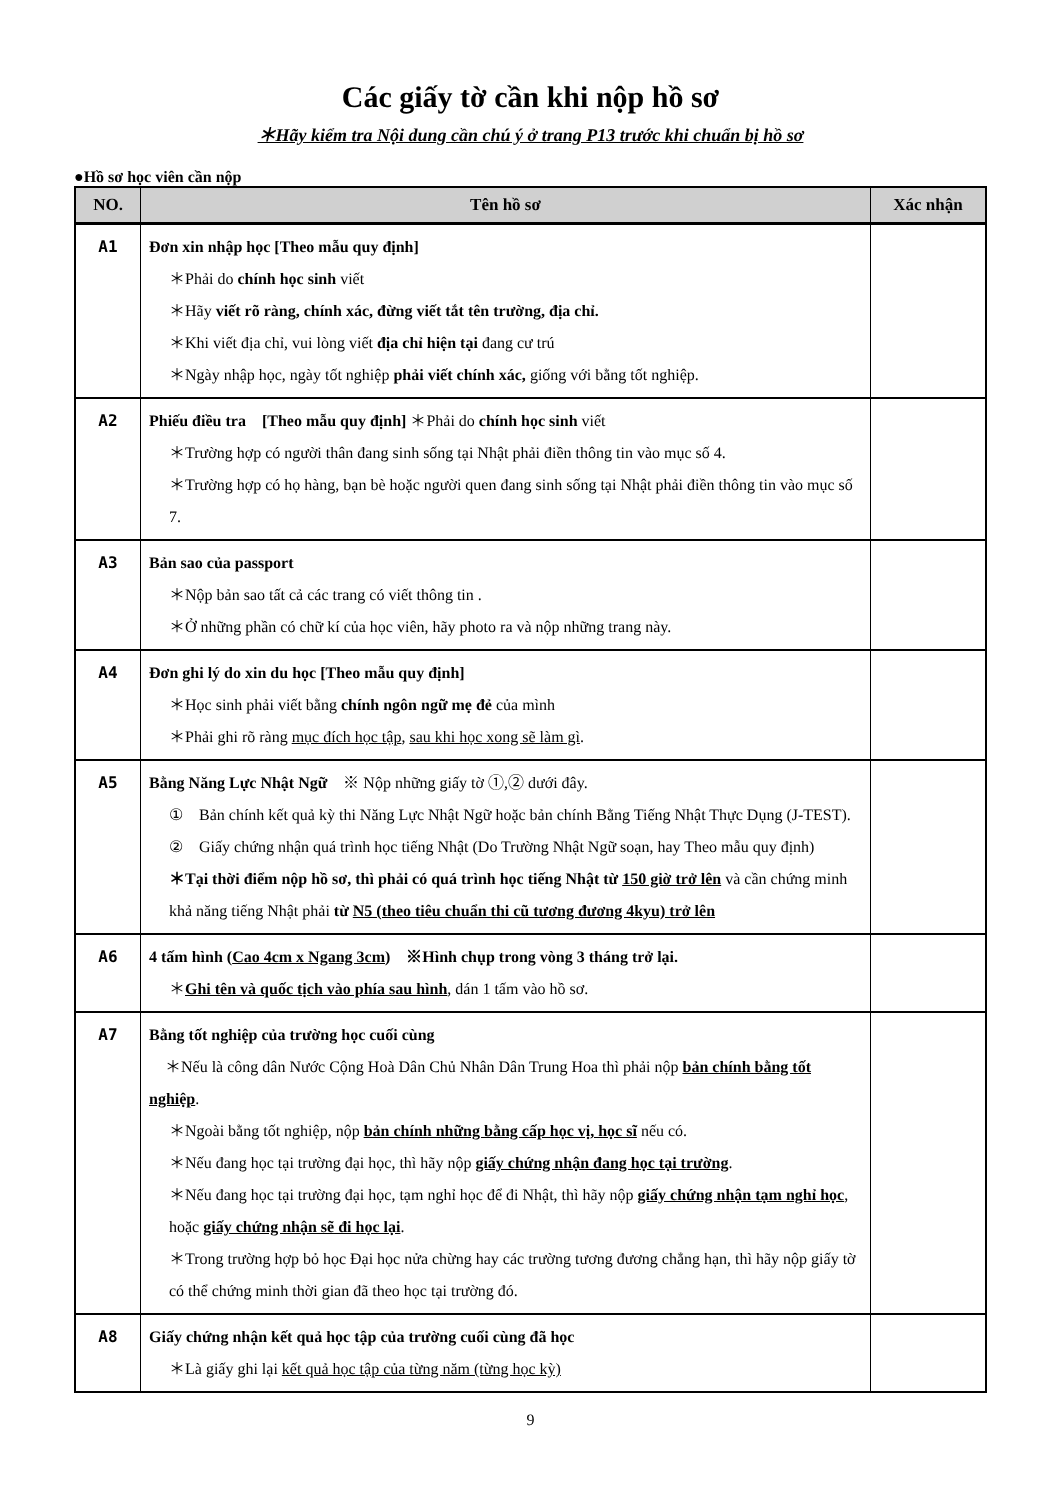Các giấy tờ cần khi nộp hồ sơ
＊Hãy kiểm tra Nội dung cần chú ý ở trang P13 trước khi chuẩn bị hồ sơ
●Hồ sơ học viên cần nộp
| NO. | Tên hồ sơ | Xác nhận |
| --- | --- | --- |
| A1 | Đơn xin nhập học [Theo mẫu quy định] ＊Phải do chính học sinh viết ＊Hãy viết rõ ràng, chính xác, đừng viết tắt tên trường, địa chỉ. ＊Khi viết địa chỉ, vui lòng viết địa chỉ hiện tại đang cư trú ＊Ngày nhập học, ngày tốt nghiệp phải viết chính xác, giống với bằng tốt nghiệp. | |
| A2 | Phiếu điều tra [Theo mẫu quy định] ＊Phải do chính học sinh viết ＊Trường hợp có người thân đang sinh sống tại Nhật phải điền thông tin vào mục số 4. ＊Trường hợp có họ hàng, bạn bè hoặc người quen đang sinh sống tại Nhật phải điền thông tin vào mục số 7. | |
| A3 | Bản sao của passport ＊Nộp bản sao tất cả các trang có viết thông tin . ＊Ở những phần có chữ kí của học viên, hãy photo ra và nộp những trang này. | |
| A4 | Đơn ghi lý do xin du học [Theo mẫu quy định] ＊Học sinh phải viết bằng chính ngôn ngữ mẹ đẻ của mình ＊Phải ghi rõ ràng mục đích học tập , sau khi học xong sẽ làm gì . | |
| A5 | Bằng Năng Lực Nhật Ngữ ※ Nộp những giấy tờ ①,② dưới đây. ① Bản chính kết quả kỳ thi Năng Lực Nhật Ngữ hoặc bản chính Bằng Tiếng Nhật Thực Dụng (J-TEST). ② Giấy chứng nhận quá trình học tiếng Nhật (Do Trường Nhật Ngữ soạn, hay Theo mẫu quy định) ＊Tại thời điểm nộp hồ sơ, thì phải có quá trình học tiếng Nhật từ 150 giờ trở lên và cần chứng minh khả năng tiếng Nhật phải từ N5 (theo tiêu chuẩn thi cũ tương đương 4kyu) trở lên | |
| A6 | 4 tấm hình ( Cao 4cm x Ngang 3cm ) ※Hình chụp trong vòng 3 tháng trở lại. ＊ Ghi tên và quốc tịch vào phía sau hình , dán 1 tấm vào hồ sơ. | |
| A7 | Bằng tốt nghiệp của trường học cuối cùng ＊Nếu là công dân Nước Cộng Hoà Dân Chủ Nhân Dân Trung Hoa thì phải nộp bản chính bằng tốt nghiệp . ＊Ngoài bằng tốt nghiệp, nộp bản chính những bằng cấp học vị, học sĩ nếu có. ＊Nếu đang học tại trường đại học, thì hãy nộp giấy chứng nhận đang học tại trường . ＊Nếu đang học tại trường đại học, tạm nghỉ học để đi Nhật, thì hãy nộp giấy chứng nhận tạm nghỉ học , hoặc giấy chứng nhận sẽ đi học lại . ＊Trong trường hợp bỏ học Đại học nửa chừng hay các trường tương đương chẳng hạn, thì hãy nộp giấy tờ có thể chứng minh thời gian đã theo học tại trường đó. | |
| A8 | Giấy chứng nhận kết quả học tập của trường cuối cùng đã học ＊Là giấy ghi lại kết quả học tập của từng năm (từng học kỳ) | |
9